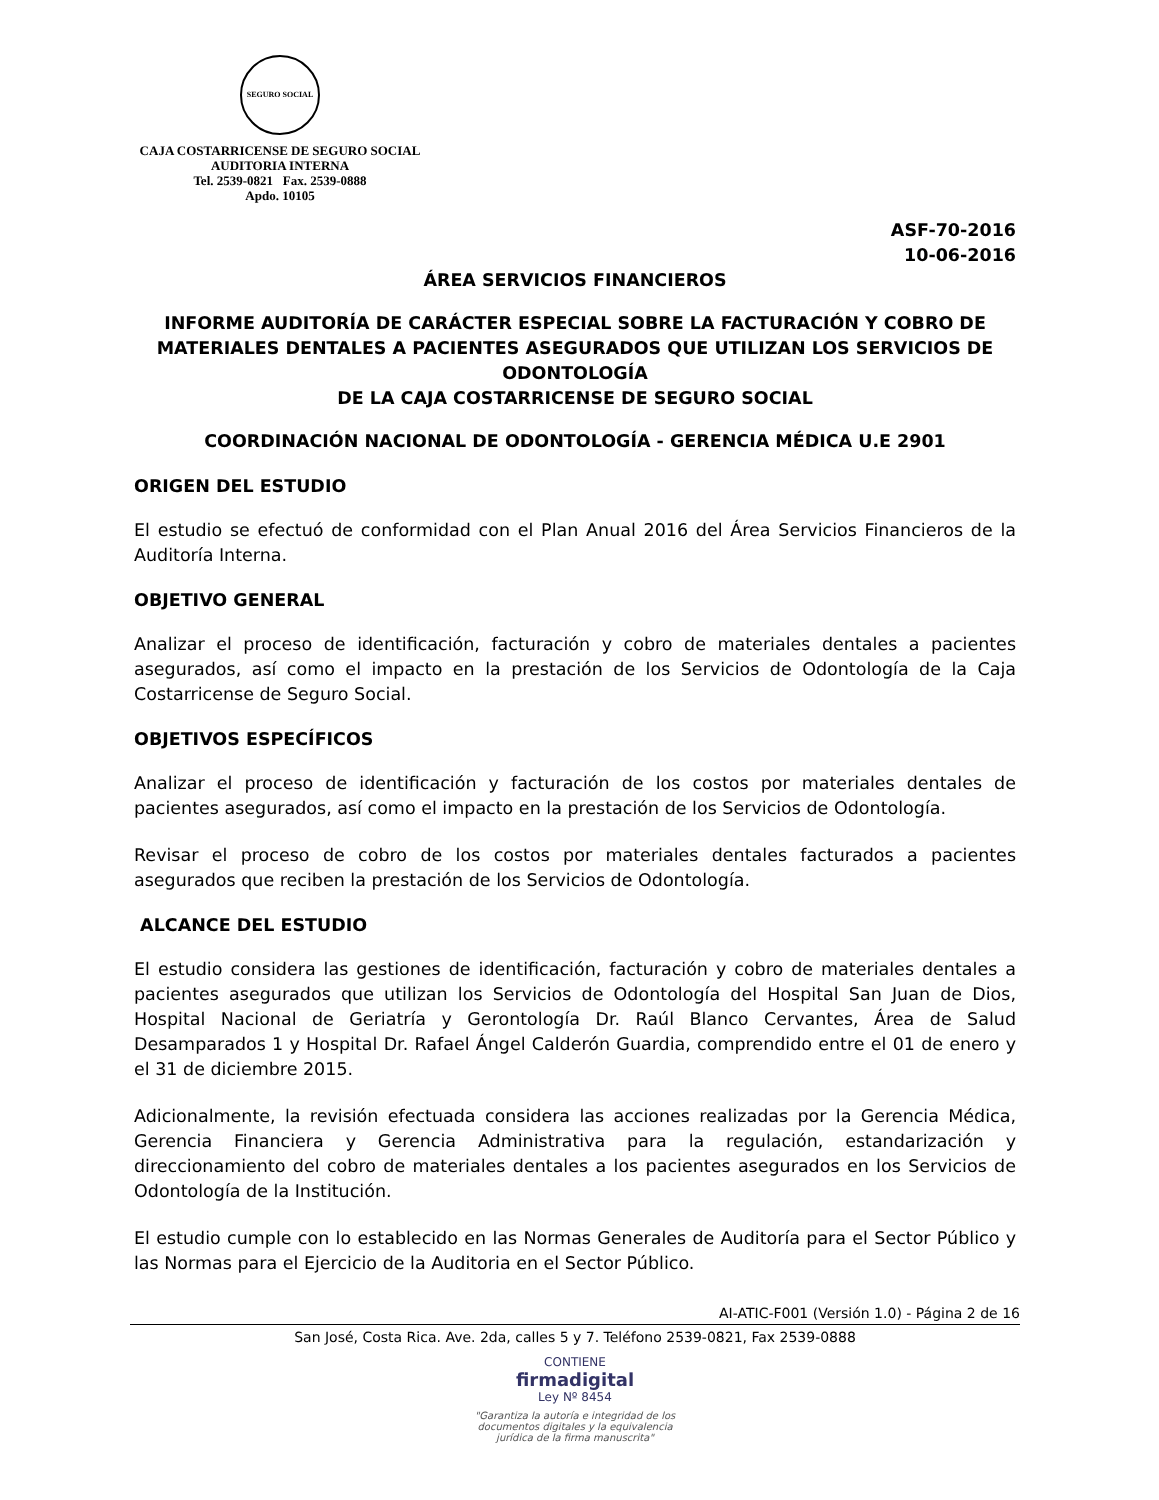SEGURO SOCIAL
CAJA COSTARRICENSE DE SEGURO SOCIAL
AUDITORIA INTERNA
Tel. 2539-0821 Fax. 2539-0888
Apdo. 10105
ASF-70-2016
10-06-2016
ÁREA SERVICIOS FINANCIEROS
INFORME AUDITORÍA DE CARÁCTER ESPECIAL SOBRE LA FACTURACIÓN Y COBRO DE MATERIALES DENTALES A PACIENTES ASEGURADOS QUE UTILIZAN LOS SERVICIOS DE ODONTOLOGÍA
DE LA CAJA COSTARRICENSE DE SEGURO SOCIAL
COORDINACIÓN NACIONAL DE ODONTOLOGÍA - GERENCIA MÉDICA U.E 2901
ORIGEN DEL ESTUDIO
El estudio se efectuó de conformidad con el Plan Anual 2016 del Área Servicios Financieros de la Auditoría Interna.
OBJETIVO GENERAL
Analizar el proceso de identificación, facturación y cobro de materiales dentales a pacientes asegurados, así como el impacto en la prestación de los Servicios de Odontología de la Caja Costarricense de Seguro Social.
OBJETIVOS ESPECÍFICOS
Analizar el proceso de identificación y facturación de los costos por materiales dentales de pacientes asegurados, así como el impacto en la prestación de los Servicios de Odontología.
Revisar el proceso de cobro de los costos por materiales dentales facturados a pacientes asegurados que reciben la prestación de los Servicios de Odontología.
ALCANCE DEL ESTUDIO
El estudio considera las gestiones de identificación, facturación y cobro de materiales dentales a pacientes asegurados que utilizan los Servicios de Odontología del Hospital San Juan de Dios, Hospital Nacional de Geriatría y Gerontología Dr. Raúl Blanco Cervantes, Área de Salud Desamparados 1 y Hospital Dr. Rafael Ángel Calderón Guardia, comprendido entre el 01 de enero y el 31 de diciembre 2015.
Adicionalmente, la revisión efectuada considera las acciones realizadas por la Gerencia Médica, Gerencia Financiera y Gerencia Administrativa para la regulación, estandarización y direccionamiento del cobro de materiales dentales a los pacientes asegurados en los Servicios de Odontología de la Institución.
El estudio cumple con lo establecido en las Normas Generales de Auditoría para el Sector Público y las Normas para el Ejercicio de la Auditoria en el Sector Público.
AI-ATIC-F001 (Versión 1.0) - Página 2 de 16
San José, Costa Rica. Ave. 2da, calles 5 y 7. Teléfono 2539-0821, Fax 2539-0888
CONTIENE
firmadigital
Ley Nº 8454
"Garantiza la autoría e integridad de los
documentos digitales y la equivalencia
jurídica de la firma manuscrita"